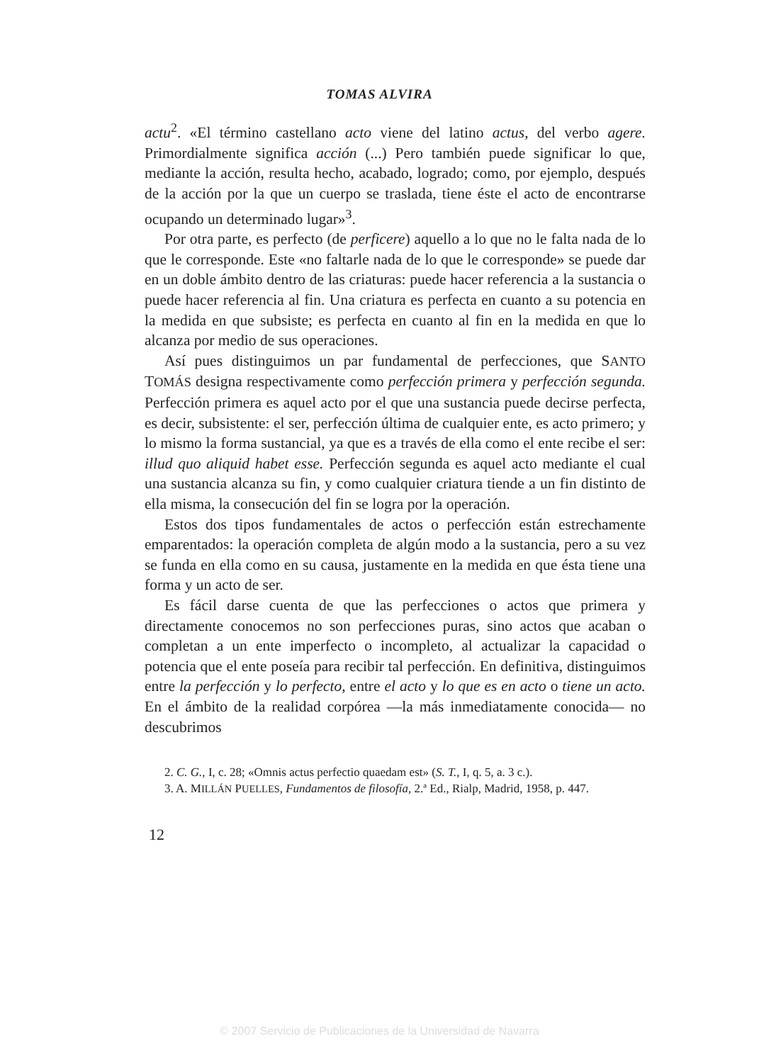TOMAS ALVIRA
actu<sup>2</sup>. «El término castellano acto viene del latino actus, del verbo agere. Primordialmente significa acción (...) Pero también puede significar lo que, mediante la acción, resulta hecho, acabado, logrado; como, por ejemplo, después de la acción por la que un cuerpo se traslada, tiene éste el acto de encontrarse ocupando un determinado lugar»<sup>3</sup>.
Por otra parte, es perfecto (de perficere) aquello a lo que no le falta nada de lo que le corresponde. Este «no faltarle nada de lo que le corresponde» se puede dar en un doble ámbito dentro de las criaturas: puede hacer referencia a la sustancia o puede hacer referencia al fin. Una criatura es perfecta en cuanto a su potencia en la medida en que subsiste; es perfecta en cuanto al fin en la medida en que lo alcanza por medio de sus operaciones.
Así pues distinguimos un par fundamental de perfecciones, que SANTO TOMÁS designa respectivamente como perfección primera y perfección segunda. Perfección primera es aquel acto por el que una sustancia puede decirse perfecta, es decir, subsistente: el ser, perfección última de cualquier ente, es acto primero; y lo mismo la forma sustancial, ya que es a través de ella como el ente recibe el ser: illud quo aliquid habet esse. Perfección segunda es aquel acto mediante el cual una sustancia alcanza su fin, y como cualquier criatura tiende a un fin distinto de ella misma, la consecución del fin se logra por la operación.
Estos dos tipos fundamentales de actos o perfección están estrechamente emparentados: la operación completa de algún modo a la sustancia, pero a su vez se funda en ella como en su causa, justamente en la medida en que ésta tiene una forma y un acto de ser.
Es fácil darse cuenta de que las perfecciones o actos que primera y directamente conocemos no son perfecciones puras, sino actos que acaban o completan a un ente imperfecto o incompleto, al actualizar la capacidad o potencia que el ente poseía para recibir tal perfección. En definitiva, distinguimos entre la perfección y lo perfecto, entre el acto y lo que es en acto o tiene un acto. En el ámbito de la realidad corpórea —la más inmediatamente conocida— no descubrimos
2. C. G., I, c. 28; «Omnis actus perfectio quaedam est» (S. T., I, q. 5, a. 3 c.).
3. A. MILLÁN PUELLES, Fundamentos de filosofía, 2.ª Ed., Rialp, Madrid, 1958, p. 447.
12
© 2007 Servicio de Publicaciones de la Universidad de Navarra